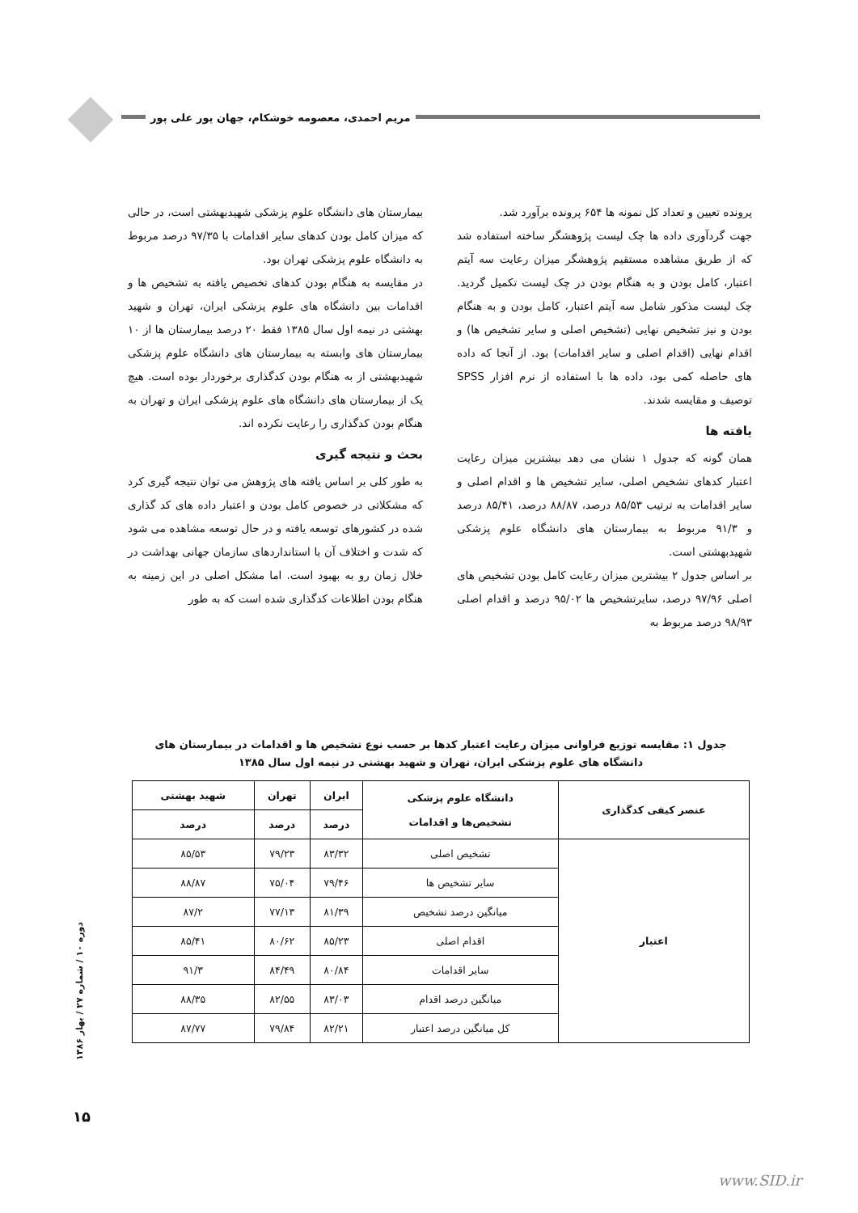مریم احمدی، معصومه خوشکام، جهان پور علی پور
پرونده تعیین و تعداد کل نمونه ها ۶۵۴ پرونده برآورد شد.
جهت گردآوری داده ها چک لیست پژوهشگر ساخته استفاده شد که از طریق مشاهده مستقیم پژوهشگر میزان رعایت سه آیتم اعتبار، کامل بودن و به هنگام بودن در چک لیست تکمیل گردید. چک لیست مذکور شامل سه آیتم اعتبار، کامل بودن و به هنگام بودن و نیز تشخیص نهایی (تشخیص اصلی و سایر تشخیص ها) و اقدام نهایی (اقدام اصلی و سایر اقدامات) بود. از آنجا که داده های حاصله کمی بود، داده ها با استفاده از نرم افزار SPSS توصیف و مقایسه شدند.
یافته ها
همان گونه که جدول ۱ نشان می دهد بیشترین میزان رعایت اعتبار کدهای تشخیص اصلی، سایر تشخیص ها و اقدام اصلی و سایر اقدامات به ترتیب ۸۵/۵۳ درصد، ۸۸/۸۷ درصد، ۸۵/۴۱ درصد و ۹۱/۳ مربوط به بیمارستان های دانشگاه علوم پزشکی شهیدبهشتی است.
بر اساس جدول ۲ بیشترین میزان رعایت کامل بودن تشخیص های اصلی ۹۷/۹۶ درصد، سایرتشخیص ها ۹۵/۰۲ درصد و اقدام اصلی ۹۸/۹۳ درصد مربوط به
بیمارستان های دانشگاه علوم پزشکی شهیدبهشتی است، در حالی که میزان کامل بودن کدهای سایر اقدامات با ۹۷/۳۵ درصد مربوط به دانشگاه علوم پزشکی تهران بود.
در مقایسه به هنگام بودن کدهای تخصیص یافته به تشخیص ها و اقدامات بین دانشگاه های علوم پزشکی ایران، تهران و شهید بهشتی در نیمه اول سال ۱۳۸۵ فقط ۲۰ درصد بیمارستان ها از ۱۰ بیمارستان های وابسته به بیمارستان های دانشگاه علوم پزشکی شهیدبهشتی از به هنگام بودن کدگذاری برخوردار بوده است. هیچ یک از بیمارستان های دانشگاه های علوم پزشکی ایران و تهران به هنگام بودن کدگذاری را رعایت نکرده اند.
بحث و نتیجه گیری
به طور کلی بر اساس یافته های پژوهش می توان نتیجه گیری کرد که مشکلاتی در خصوص کامل بودن و اعتبار داده های کد گذاری شده در کشورهای توسعه یافته و در حال توسعه مشاهده می شود که شدت و اختلاف آن با استانداردهای سازمان جهانی بهداشت در خلال زمان رو به بهبود است. اما مشکل اصلی در این زمینه به هنگام بودن اطلاعات کدگذاری شده است که به طور
جدول ۱: مقایسه توزیع فراوانی میزان رعایت اعتبار کدها بر حسب نوع تشخیص ها و اقدامات در بیمارستان های
دانشگاه های علوم پزشکی ایران، تهران و شهید بهشتی در نیمه اول سال ۱۳۸۵
| عنصر کیفی کدگذاری | دانشگاه علوم پزشکی تشخیص‌ها و اقدامات | ایران | تهران | شهید بهشتی |
| --- | --- | --- | --- | --- |
| | | درصد | درصد | درصد |
| اعتبار | تشخیص اصلی | ۸۳/۳۲ | ۷۹/۲۳ | ۸۵/۵۳ |
| | سایر تشخیص ها | ۷۹/۴۶ | ۷۵/۰۴ | ۸۸/۸۷ |
| | میانگین درصد تشخیص | ۸۱/۳۹ | ۷۷/۱۳ | ۸۷/۲ |
| | اقدام اصلی | ۸۵/۲۳ | ۸۰/۶۲ | ۸۵/۴۱ |
| | سایر اقدامات | ۸۰/۸۴ | ۸۴/۴۹ | ۹۱/۳ |
| | میانگین درصد اقدام | ۸۳/۰۳ | ۸۲/۵۵ | ۸۸/۳۵ |
| | کل میانگین درصد اعتبار | ۸۲/۲۱ | ۷۹/۸۴ | ۸۷/۷۷ |
دوره ۱۰ / شماره ۲۷ / بهار ۱۳۸۶
۱۵
www.SID.ir